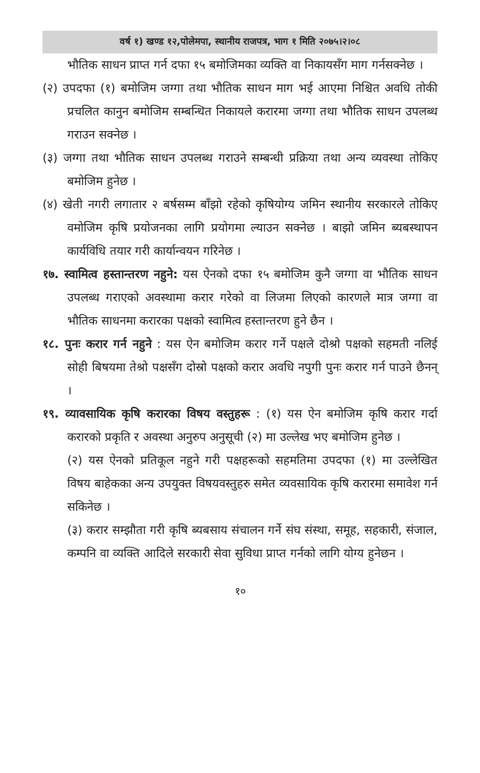वर्ष १) खण्ड १२,पोलेमपा, स्थानीय राजपत्र, भाग १ मिति २०७५।२।०८
भौतिक साधन प्राप्त गर्न दफा १५ बमोजिमका व्यक्ति वा निकायसँग माग गर्नसक्नेछ ।
(२) उपदफा (१) बमोजिम जग्गा तथा भौतिक साधन माग भई आएमा निश्चित अवधि तोकी प्रचलित कानुन बमोजिम सम्बन्धित निकायले करारमा जग्गा तथा भौतिक साधन उपलब्ध गराउन सक्नेछ ।
(३) जग्गा तथा भौतिक साधन उपलब्ध गराउने सम्बन्धी प्रक्रिया तथा अन्य व्यवस्था तोकिए बमोजिम हुनेछ ।
(४) खेती नगरी लगातार २ बर्षसम्म बाँझो रहेको कृषियोग्य जमिन स्थानीय सरकारले तोकिए वमोजिम कृषि प्रयोजनका लागि प्रयोगमा ल्याउन सक्नेछ । बाझो जमिन ब्यबस्थापन कार्यविधि तयार गरी कार्यान्वयन गरिनेछ ।
१७. स्वामित्व हस्तान्तरण नहुने: यस ऐनको दफा १५ बमोजिम कुनै जग्गा वा भौतिक साधन उपलब्ध गराएको अवस्थामा करार गरेको वा लिजमा लिएको कारणले मात्र जग्गा वा भौतिक साधनमा करारका पक्षको स्वामित्व हस्तान्तरण हुने छैन ।
१८. पुनः करार गर्न नहुने : यस ऐन बमोजिम करार गर्ने पक्षले दोश्रो पक्षको सहमती नलिई सोही बिषयमा तेश्रो पक्षसँग दोस्रो पक्षको करार अवधि नपुगी पुनः करार गर्न पाउने छैनन् ।
१९. व्यावसायिक कृषि करारका विषय वस्तुहरू : (१) यस ऐन बमोजिम कृषि करार गर्दा करारको प्रकृति र अवस्था अनुरुप अनुसूची (२) मा उल्लेख भए बमोजिम हुनेछ ।
(२) यस ऐनको प्रतिकूल नहुने गरी पक्षहरूको सहमतिमा उपदफा (१) मा उल्लेखित विषय बाहेकका अन्य उपयुक्त विषयवस्तुहरु समेत व्यवसायिक कृषि करारमा समावेश गर्न सकिनेछ ।
(३) करार सम्झौता गरी कृषि ब्यबसाय संचालन गर्ने संघ संस्था, समूह, सहकारी, संजाल, कम्पनि वा व्यक्ति आदिले सरकारी सेवा सुविधा प्राप्त गर्नको लागि योग्य हुनेछन ।
१०